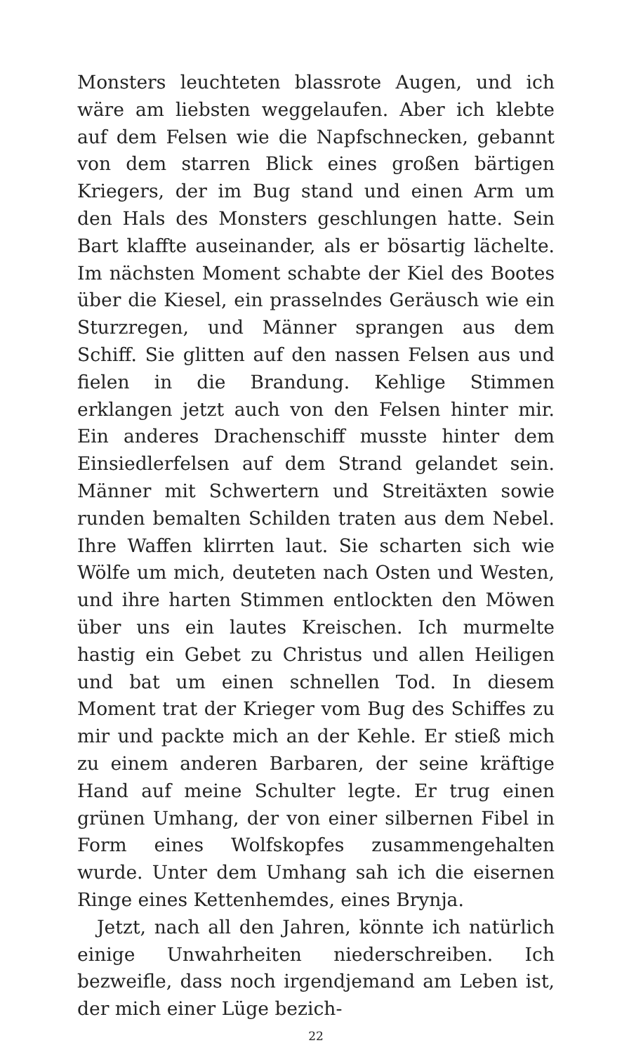Monsters leuchteten blassrote Augen, und ich wäre am liebsten weggelaufen. Aber ich klebte auf dem Felsen wie die Napfschnecken, gebannt von dem starren Blick eines großen bärtigen Kriegers, der im Bug stand und einen Arm um den Hals des Monsters geschlungen hatte. Sein Bart klaffte auseinander, als er bösartig lächelte. Im nächsten Moment schabte der Kiel des Bootes über die Kiesel, ein prasselndes Geräusch wie ein Sturzregen, und Männer sprangen aus dem Schiff. Sie glitten auf den nassen Felsen aus und fielen in die Brandung. Kehlige Stimmen erklangen jetzt auch von den Felsen hinter mir. Ein anderes Drachenschiff musste hinter dem Einsiedlerfelsen auf dem Strand gelandet sein. Männer mit Schwertern und Streitäxten sowie runden bemalten Schilden traten aus dem Nebel. Ihre Waffen klirrten laut. Sie scharten sich wie Wölfe um mich, deuteten nach Osten und Westen, und ihre harten Stimmen entlockten den Möwen über uns ein lautes Kreischen. Ich murmelte hastig ein Gebet zu Christus und allen Heiligen und bat um einen schnellen Tod. In diesem Moment trat der Krieger vom Bug des Schiffes zu mir und packte mich an der Kehle. Er stieß mich zu einem anderen Barbaren, der seine kräftige Hand auf meine Schulter legte. Er trug einen grünen Umhang, der von einer silbernen Fibel in Form eines Wolfskopfes zusammengehalten wurde. Unter dem Umhang sah ich die eisernen Ringe eines Kettenhemdes, eines Brynja.
Jetzt, nach all den Jahren, könnte ich natürlich einige Unwahrheiten niederschreiben. Ich bezweifle, dass noch irgendjemand am Leben ist, der mich einer Lüge bezich-
22